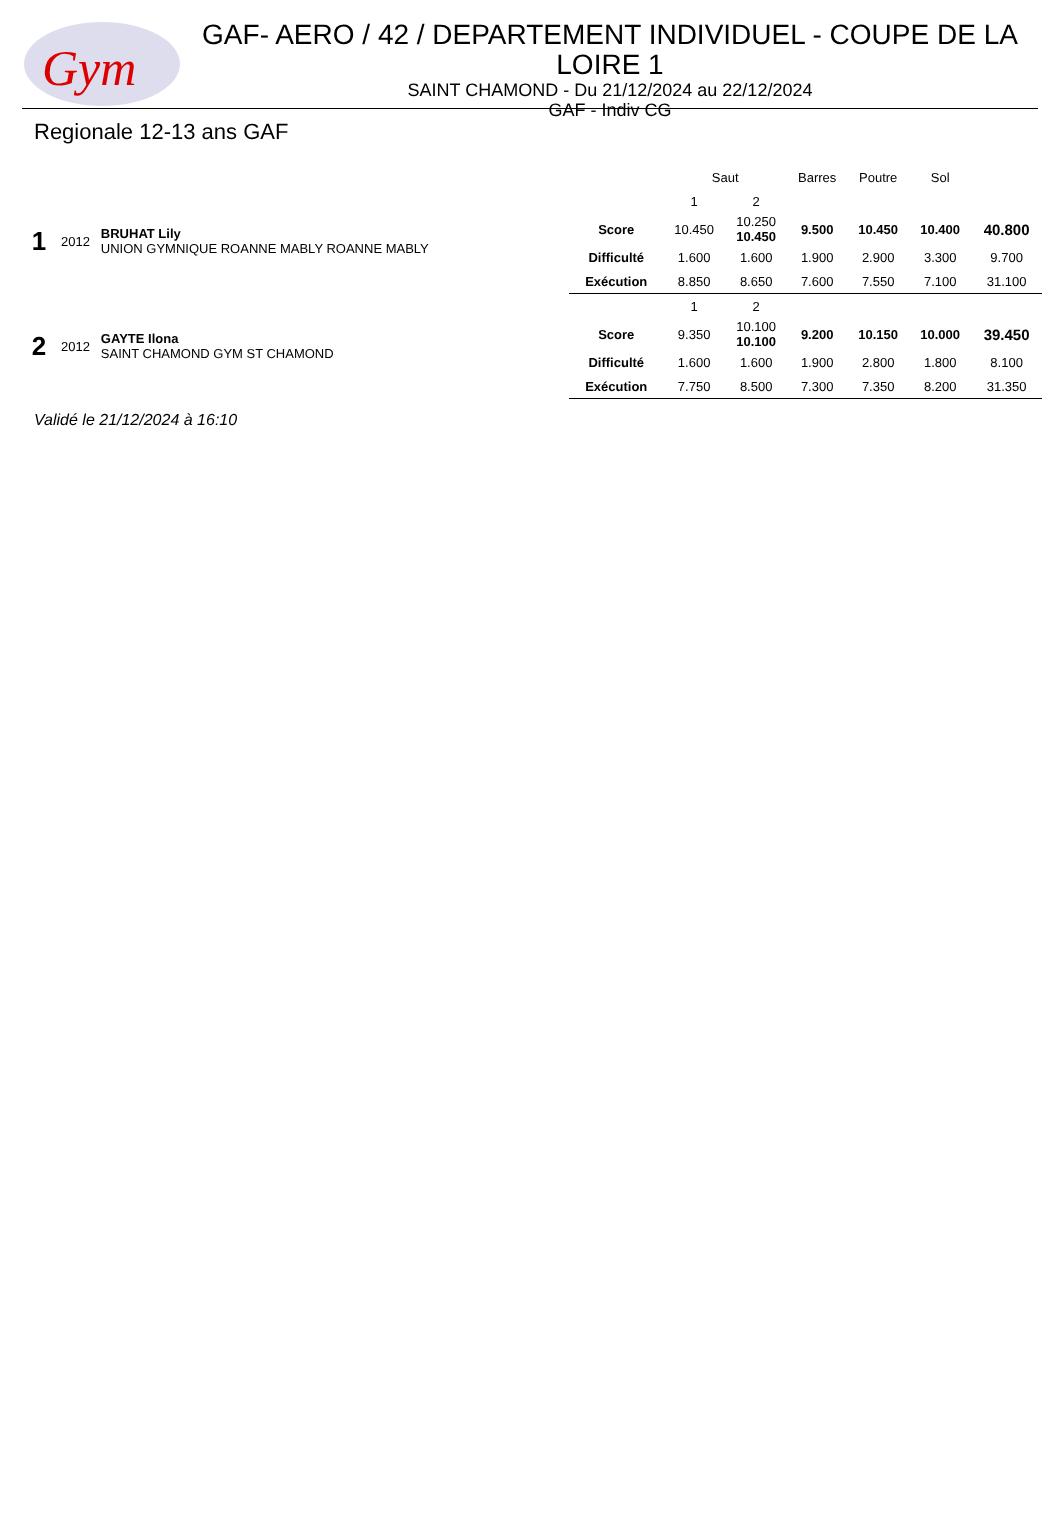Gym
GAF- AERO / 42 / DEPARTEMENT INDIVIDUEL - COUPE DE LA LOIRE 1
SAINT CHAMOND - Du 21/12/2024 au 22/12/2024
GAF - Indiv CG
Regionale 12-13 ans GAF
| | | | | Saut | | Barres | Poutre | Sol | |
| 1 | 2012 | BRUHAT Lily UNION GYMNIQUE ROANNE MABLY ROANNE MABLY | | 1 | 2 | | | | |
| | | | Score | 10.450 | 10.250 10.450 | 9.500 | 10.450 | 10.400 | 40.800 |
| | | | Difficulté | 1.600 | 1.600 | 1.900 | 2.900 | 3.300 | 9.700 |
| | | | Exécution | 8.850 | 8.650 | 7.600 | 7.550 | 7.100 | 31.100 |
| 2 | 2012 | GAYTE Ilona SAINT CHAMOND GYM ST CHAMOND | | 1 | 2 | | | | |
| | | | Score | 9.350 | 10.100 10.100 | 9.200 | 10.150 | 10.000 | 39.450 |
| | | | Difficulté | 1.600 | 1.600 | 1.900 | 2.800 | 1.800 | 8.100 |
| | | | Exécution | 7.750 | 8.500 | 7.300 | 7.350 | 8.200 | 31.350 |
Validé le 21/12/2024 à 16:10